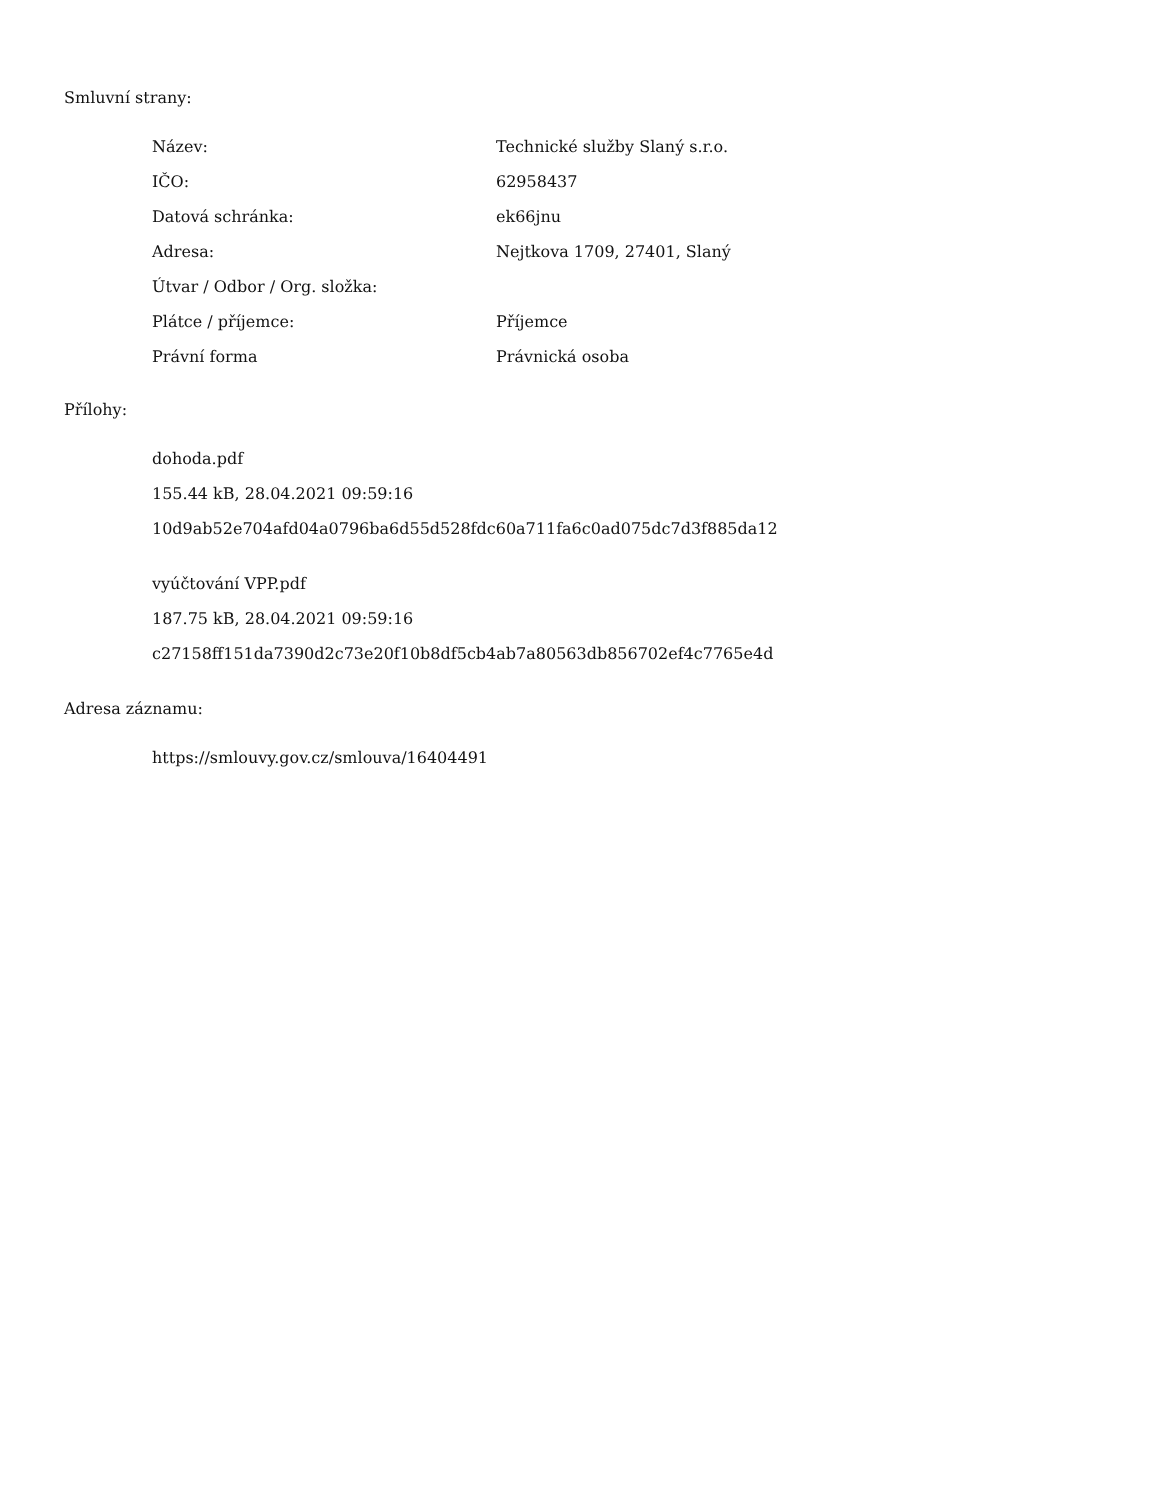Smluvní strany:
| Název: | Technické služby Slaný s.r.o. |
| IČO: | 62958437 |
| Datová schránka: | ek66jnu |
| Adresa: | Nejtkova 1709, 27401, Slaný |
| Útvar / Odbor / Org. složka: | |
| Plátce / příjemce: | Příjemce |
| Právní forma | Právnická osoba |
Přílohy:
dohoda.pdf
155.44 kB, 28.04.2021 09:59:16
10d9ab52e704afd04a0796ba6d55d528fdc60a711fa6c0ad075dc7d3f885da12
vyúčtování VPP.pdf
187.75 kB, 28.04.2021 09:59:16
c27158ff151da7390d2c73e20f10b8df5cb4ab7a80563db856702ef4c7765e4d
Adresa záznamu:
https://smlouvy.gov.cz/smlouva/16404491